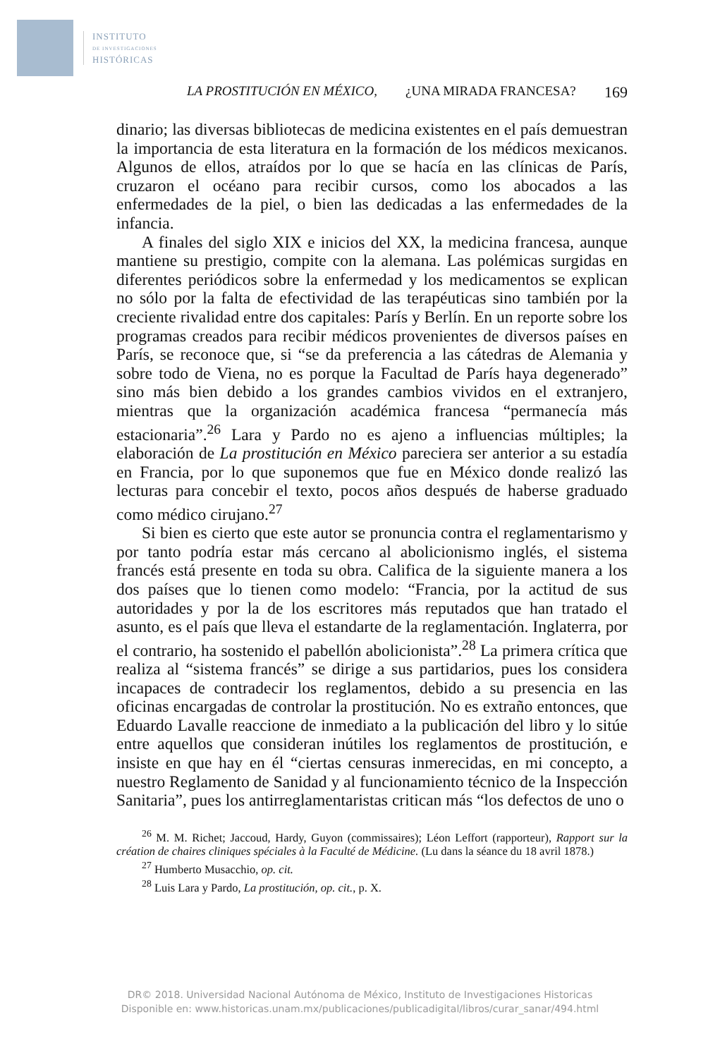INSTITUTO
DE INVESTIGACIONES
HISTÓRICAS
LA PROSTITUCIÓN EN MÉXICO, ¿UNA MIRADA FRANCESA? 169
dinario; las diversas bibliotecas de medicina existentes en el país demuestran la importancia de esta literatura en la formación de los médicos mexicanos. Algunos de ellos, atraídos por lo que se hacía en las clínicas de París, cruzaron el océano para recibir cursos, como los abocados a las enfermedades de la piel, o bien las dedicadas a las enfermedades de la infancia.
A finales del siglo XIX e inicios del XX, la medicina francesa, aunque mantiene su prestigio, compite con la alemana. Las polémicas surgidas en diferentes periódicos sobre la enfermedad y los medicamentos se explican no sólo por la falta de efectividad de las terapéuticas sino también por la creciente rivalidad entre dos capitales: París y Berlín. En un reporte sobre los programas creados para recibir médicos provenientes de diversos países en París, se reconoce que, si “se da preferencia a las cátedras de Alemania y sobre todo de Viena, no es porque la Facultad de París haya degenerado” sino más bien debido a los grandes cambios vividos en el extranjero, mientras que la organización académica francesa “permanecía más estacionaria”.<sup>26</sup> Lara y Pardo no es ajeno a influencias múltiples; la elaboración de La prostitución en México pareciera ser anterior a su estadía en Francia, por lo que suponemos que fue en México donde realizó las lecturas para concebir el texto, pocos años después de haberse graduado como médico cirujano.<sup>27</sup>
Si bien es cierto que este autor se pronuncia contra el reglamentarismo y por tanto podría estar más cercano al abolicionismo inglés, el sistema francés está presente en toda su obra. Califica de la siguiente manera a los dos países que lo tienen como modelo: “Francia, por la actitud de sus autoridades y por la de los escritores más reputados que han tratado el asunto, es el país que lleva el estandarte de la reglamentación. Inglaterra, por el contrario, ha sostenido el pabellón abolicionista”.<sup>28</sup> La primera crítica que realiza al “sistema francés” se dirige a sus partidarios, pues los considera incapaces de contradecir los reglamentos, debido a su presencia en las oficinas encargadas de controlar la prostitución. No es extraño entonces, que Eduardo Lavalle reaccione de inmediato a la publicación del libro y lo sitúe entre aquellos que consideran inútiles los reglamentos de prostitución, e insiste en que hay en él “ciertas censuras inmerecidas, en mi concepto, a nuestro Reglamento de Sanidad y al funcionamiento técnico de la Inspección Sanitaria”, pues los antirreglamentaristas critican más “los defectos de uno o
<sup>26</sup> M. M. Richet; Jaccoud, Hardy, Guyon (commissaires); Léon Leffort (rapporteur), Rapport sur la création de chaires cliniques spéciales à la Faculté de Médicine. (Lu dans la séance du 18 avril 1878.)
<sup>27</sup> Humberto Musacchio, op. cit.
<sup>28</sup> Luis Lara y Pardo, La prostitución, op. cit., p. X.
DR© 2018. Universidad Nacional Autónoma de México, Instituto de Investigaciones Historicas
Disponible en: www.historicas.unam.mx/publicaciones/publicadigital/libros/curar_sanar/494.html